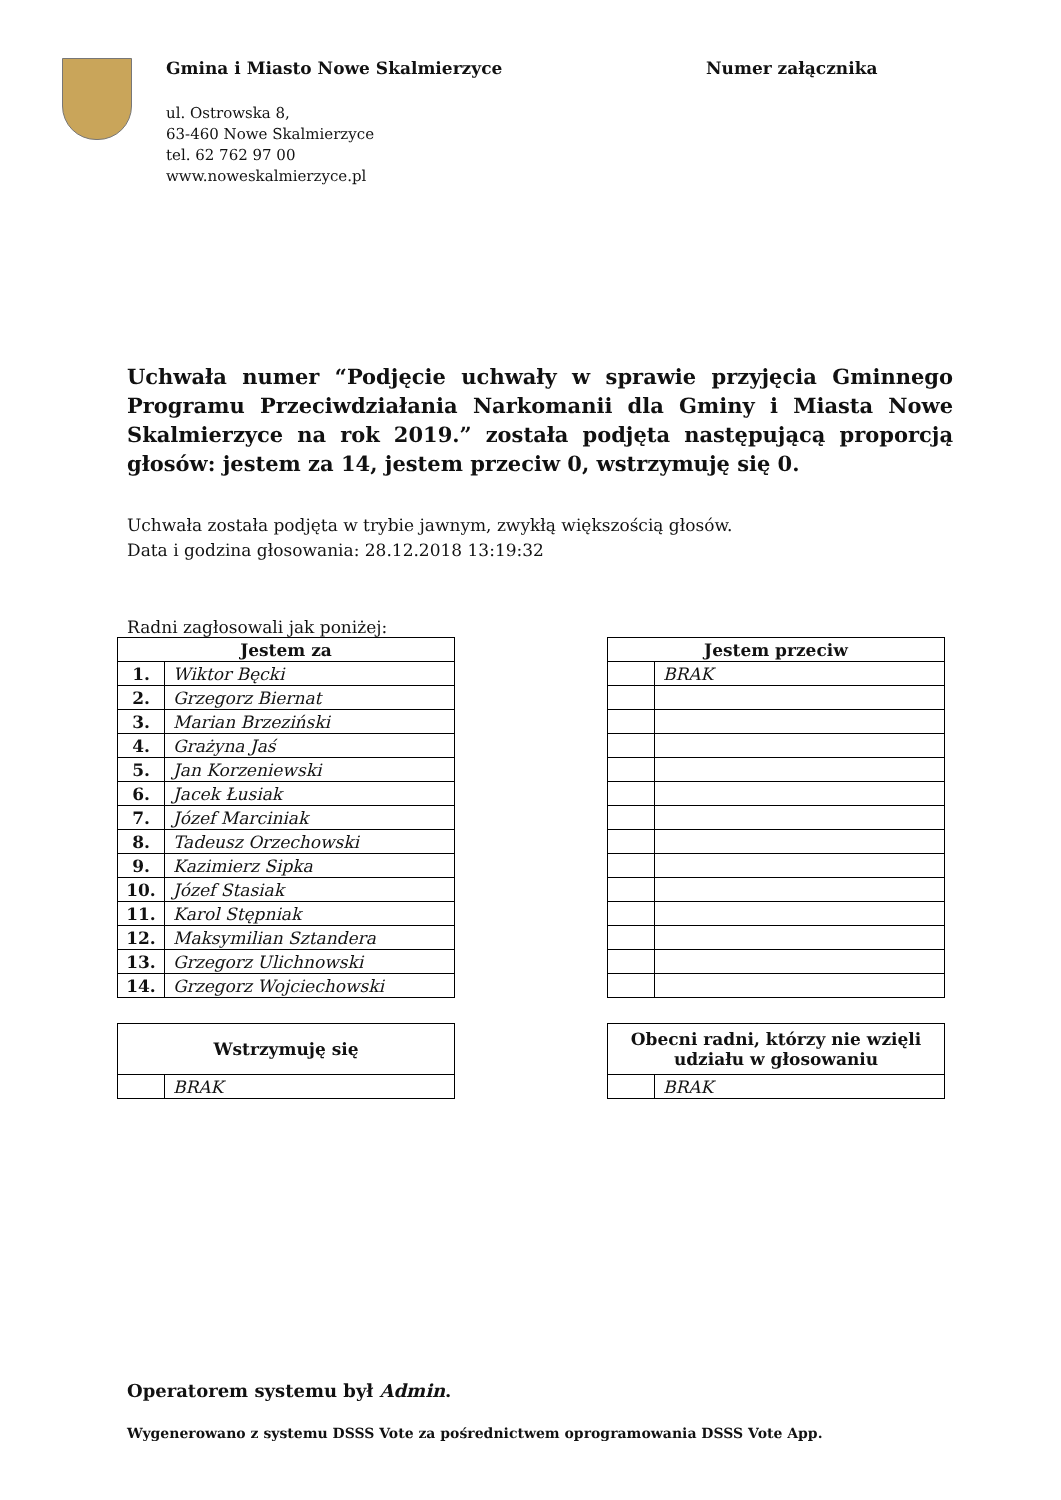Gmina i Miasto Nowe Skalmierzyce
ul. Ostrowska 8,
63-460 Nowe Skalmierzyce
tel. 62 762 97 00
www.noweskalmierzyce.pl
Numer załącznika
Uchwała numer “Podjęcie uchwały w sprawie przyjęcia Gminnego Programu Przeciwdziałania Narkomanii dla Gminy i Miasta Nowe Skalmierzyce na rok 2019.” została podjęta następującą proporcją głosów: jestem za 14, jestem przeciw 0, wstrzymuję się 0.
Uchwała została podjęta w trybie jawnym, zwykłą większością głosów.
Data i godzina głosowania: 28.12.2018 13:19:32
Radni zagłosowali jak poniżej:
| Jestem za | |
| --- | --- |
| 1. | Wiktor Bęcki |
| 2. | Grzegorz Biernat |
| 3. | Marian Brzeziński |
| 4. | Grażyna Jaś |
| 5. | Jan Korzeniewski |
| 6. | Jacek Łusiak |
| 7. | Józef Marciniak |
| 8. | Tadeusz Orzechowski |
| 9. | Kazimierz Sipka |
| 10. | Józef Stasiak |
| 11. | Karol Stępniak |
| 12. | Maksymilian Sztandera |
| 13. | Grzegorz Ulichnowski |
| 14. | Grzegorz Wojciechowski |
| Jestem przeciw | |
| --- | --- |
| | BRAK |
| Wstrzymuję się | |
| --- | --- |
| | BRAK |
| Obecni radni, którzy nie wzięli udziału w głosowaniu | |
| --- | --- |
| | BRAK |
Operatorem systemu był Admin.
Wygenerowano z systemu DSSS Vote za pośrednictwem oprogramowania DSSS Vote App.